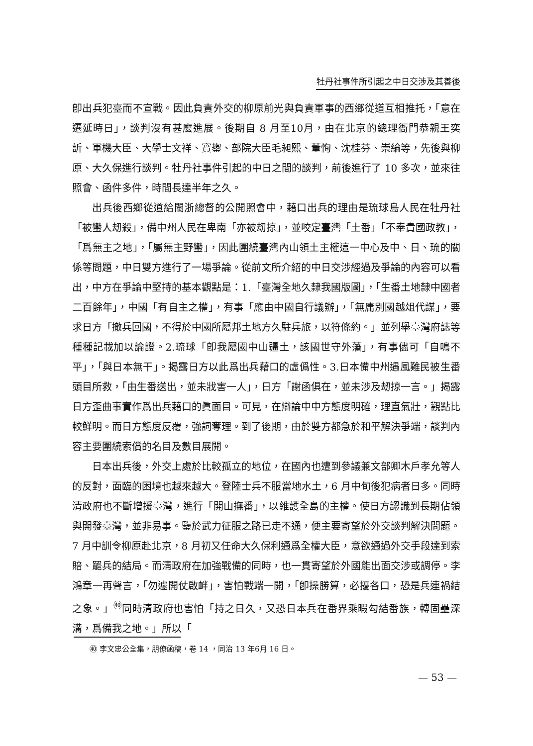牡丹社事件所引起之中日交涉及其善後
卽出兵犯臺而不宣戰。因此負責外交的柳原前光與負責軍事的西鄉從道互相推托，「意在遷延時日」，談判沒有甚麼進展。後期自 8 月至10月，由在北京的總理衙門恭親王奕訢、軍機大臣、大學士文祥、寶鋆、部院大臣毛昶熙、董恂、沈桂芬、崇綸等，先後與柳原、大久保進行談判。牡丹社事件引起的中日之間的談判，前後進行了 10 多次，並來往照會、函件多件，時間長達半年之久。
出兵後西鄉從道給閩浙總督的公開照會中，藉口出兵的理由是琉球島人民在牡丹社「被蠻人刼殺」，備中州人民在卑南「亦被刼掠」，並咬定臺灣「土番」「不奉貴國政教」，「爲無主之地」，「屬無主野蠻」，因此圍繞臺灣內山領土主權這一中心及中、日、琉的關係等問題，中日雙方進行了一場爭論。從前文所介紹的中日交涉經過及爭論的內容可以看出，中方在爭論中堅持的基本觀點是：1.「臺灣全地久隸我國版圖」，「生番土地隸中國者二百餘年」，中國「有自主之權」，有事「應由中國自行議辦」，「無庸別國越俎代謀」，要求日方「撤兵回國，不得於中國所屬邦土地方久駐兵旅，以符條約。」並列舉臺灣府誌等種種記載加以論證。2.琉球「卽我屬國中山疆土，該國世守外藩」，有事儘可「自鳴不平」，「與日本無干」。揭露日方以此爲出兵藉口的虛僞性。3.日本備中州遇風難民被生番頭目所救，「由生番送出，並未戕害一人」，日方「謝函俱在，並未涉及刼掠一言。」揭露日方歪曲事實作爲出兵藉口的眞面目。可見，在辯論中中方態度明確，理直氣壯，觀點比較鮮明。而日方態度反覆，強詞奪理。到了後期，由於雙方都急於和平解決爭端，談判內容主要圍繞索償的名目及數目展開。
日本出兵後，外交上處於比較孤立的地位，在國內也遭到參議兼文部卿木戶孝允等人的反對，面臨的困境也越來越大。登陸士兵不服當地水土，6 月中旬後犯病者日多。同時清政府也不斷增援臺灣，進行「開山撫番」，以維護全島的主權。使日方認識到長期佔領與開發臺灣，並非易事。鑒於武力征服之路已走不通，便主要寄望於外交談判解決問題。7 月中訓令柳原赴北京，8 月初又任命大久保利通爲全權大臣，意欲通過外交手段達到索賠、罷兵的結局。而淸政府在加強戰備的同時，也一貫寄望於外國能出面交涉或調停。李鴻章一再聲言，「勿遽開仗啟衅」，害怕戰端一開，「卽操勝算，必擾各口，恐是兵連禍結之象。」<sup>㊵</sup>同時清政府也害怕「持之日久，又恐日本兵在番界乘暇勾結番族，轉固壘深溝，爲備我之地。」所以「
㊵ 李文忠公全集，朋僚函稿，卷 14 ，同治 13 年6月 16 日。
— 53 —